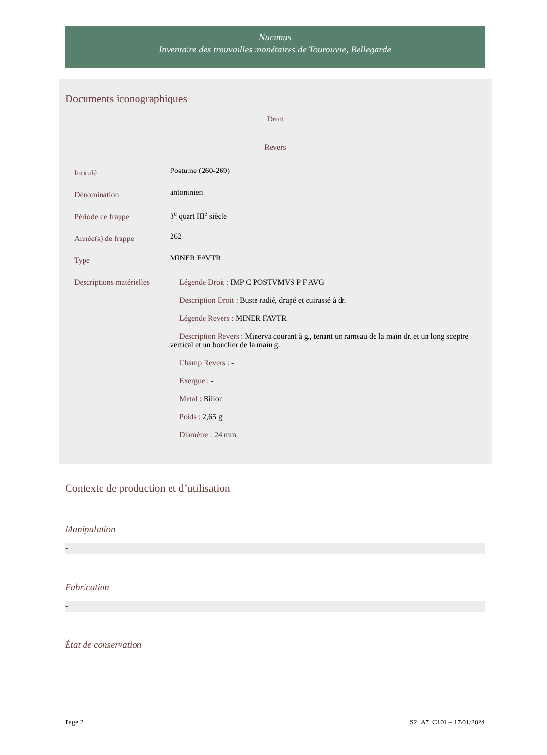Nummus
Inventaire des trouvailles monétaires de Tourouvre, Bellegarde
Documents iconographiques
Droit
Revers
| Intitulé | Postume (260-269) |
| Dénomination | antoninien |
| Période de frappe | 3<sup>e</sup> quart III<sup>e</sup> siècle |
| Année(s) de frappe | 262 |
| Type | MINER FAVTR |
| Descriptions matérielles | Légende Droit : IMP C POSTVMVS P F AVG Description Droit : Buste radié, drapé et cuirassé à dr. Légende Revers : MINER FAVTR Description Revers : Minerva courant à g., tenant un rameau de la main dr. et un long sceptre vertical et un bouclier de la main g. Champ Revers : - Exergue : - Métal : Billon Poids : 2,65 g Diamètre : 24 mm |
Contexte de production et d’utilisation
Manipulation
-
Fabrication
-
État de conservation
Page 2 S2_A7_C101 – 17/01/2024